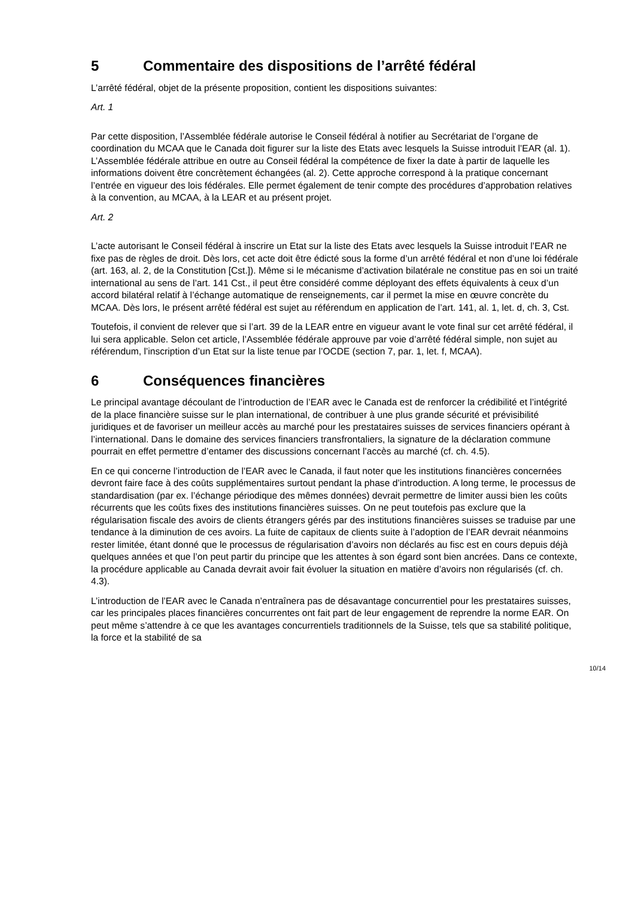5 Commentaire des dispositions de l’arrêté fédéral
L’arrêté fédéral, objet de la présente proposition, contient les dispositions suivantes:
Art. 1
Par cette disposition, l’Assemblée fédérale autorise le Conseil fédéral à notifier au Secrétariat de l’organe de coordination du MCAA que le Canada doit figurer sur la liste des Etats avec lesquels la Suisse introduit l’EAR (al. 1). L’Assemblée fédérale attribue en outre au Conseil fédéral la compétence de fixer la date à partir de laquelle les informations doivent être concrètement échangées (al. 2). Cette approche correspond à la pratique concernant l’entrée en vigueur des lois fédérales. Elle permet également de tenir compte des procédures d’approbation relatives à la convention, au MCAA, à la LEAR et au présent projet.
Art. 2
L’acte autorisant le Conseil fédéral à inscrire un Etat sur la liste des Etats avec lesquels la Suisse introduit l’EAR ne fixe pas de règles de droit. Dès lors, cet acte doit être édicté sous la forme d’un arrêté fédéral et non d’une loi fédérale (art. 163, al. 2, de la Constitution [Cst.]). Même si le mécanisme d’activation bilatérale ne constitue pas en soi un traité international au sens de l’art. 141 Cst., il peut être considéré comme déployant des effets équivalents à ceux d’un accord bilatéral relatif à l’échange automatique de renseignements, car il permet la mise en œuvre concrète du MCAA. Dès lors, le présent arrêté fédéral est sujet au référendum en application de l’art. 141, al. 1, let. d, ch. 3, Cst.
Toutefois, il convient de relever que si l’art. 39 de la LEAR entre en vigueur avant le vote final sur cet arrêté fédéral, il lui sera applicable. Selon cet article, l’Assemblée fédérale approuve par voie d’arrêté fédéral simple, non sujet au référendum, l’inscription d’un Etat sur la liste tenue par l’OCDE (section 7, par. 1, let. f, MCAA).
6 Conséquences financières
Le principal avantage découlant de l’introduction de l’EAR avec le Canada est de renforcer la crédibilité et l’intégrité de la place financière suisse sur le plan international, de contribuer à une plus grande sécurité et prévisibilité juridiques et de favoriser un meilleur accès au marché pour les prestataires suisses de services financiers opérant à l’international. Dans le domaine des services financiers transfrontaliers, la signature de la déclaration commune pourrait en effet permettre d’entamer des discussions concernant l’accès au marché (cf. ch. 4.5).
En ce qui concerne l’introduction de l’EAR avec le Canada, il faut noter que les institutions financières concernées devront faire face à des coûts supplémentaires surtout pendant la phase d’introduction. A long terme, le processus de standardisation (par ex. l’échange périodique des mêmes données) devrait permettre de limiter aussi bien les coûts récurrents que les coûts fixes des institutions financières suisses. On ne peut toutefois pas exclure que la régularisation fiscale des avoirs de clients étrangers gérés par des institutions financières suisses se traduise par une tendance à la diminution de ces avoirs. La fuite de capitaux de clients suite à l’adoption de l’EAR devrait néanmoins rester limitée, étant donné que le processus de régularisation d’avoirs non déclarés au fisc est en cours depuis déjà quelques années et que l’on peut partir du principe que les attentes à son égard sont bien ancrées. Dans ce contexte, la procédure applicable au Canada devrait avoir fait évoluer la situation en matière d’avoirs non régularisés (cf. ch. 4.3).
L’introduction de l’EAR avec le Canada n’entraînera pas de désavantage concurrentiel pour les prestataires suisses, car les principales places financières concurrentes ont fait part de leur engagement de reprendre la norme EAR. On peut même s’attendre à ce que les avantages concurrentiels traditionnels de la Suisse, tels que sa stabilité politique, la force et la stabilité de sa
10/14